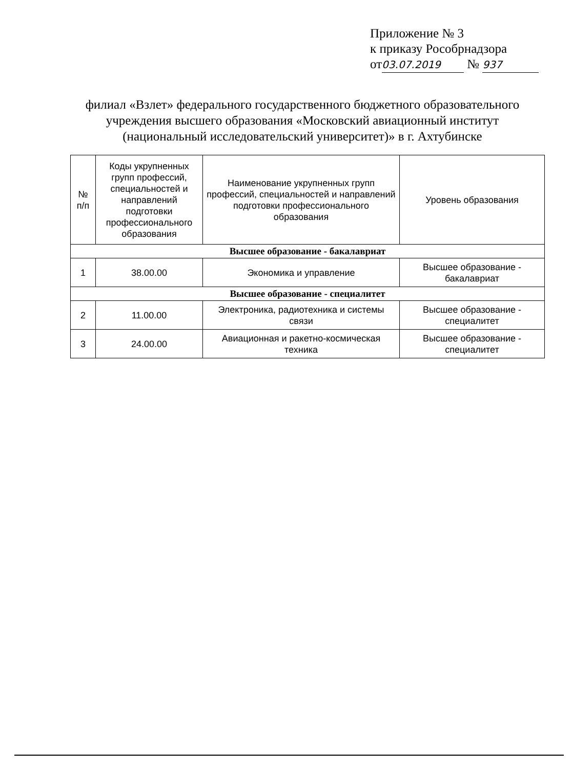Приложение № 3
к приказу Рособрнадзора
от 03.07.2019 № 937
филиал «Взлет» федерального государственного бюджетного образовательного учреждения высшего образования «Московский авиационный институт (национальный исследовательский университет)» в г. Ахтубинске
| № п/п | Коды укрупненных групп профессий, специальностей и направлений подготовки профессионального образования | Наименование укрупненных групп профессий, специальностей и направлений подготовки профессионального образования | Уровень образования |
| --- | --- | --- | --- |
| Высшее образование - бакалавриат | | | |
| 1 | 38.00.00 | Экономика и управление | Высшее образование - бакалавриат |
| Высшее образование - специалитет | | | |
| 2 | 11.00.00 | Электроника, радиотехника и системы связи | Высшее образование - специалитет |
| 3 | 24.00.00 | Авиационная и ракетно-космическая техника | Высшее образование - специалитет |